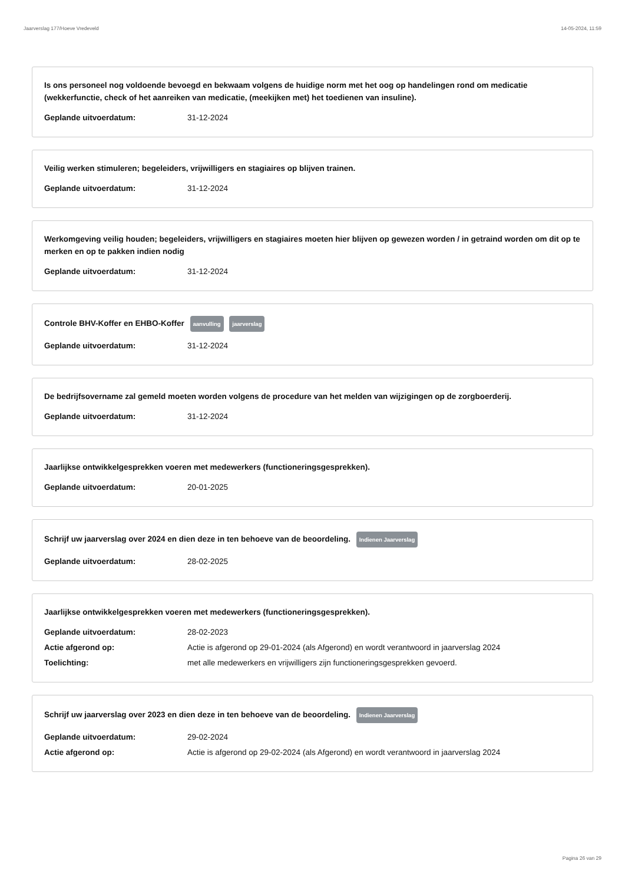Jaarverslag 177/Hoeve Vredeveld 14-05-2024, 11:59
Is ons personeel nog voldoende bevoegd en bekwaam volgens de huidige norm met het oog op handelingen rond om medicatie (wekkerfunctie, check of het aanreiken van medicatie, (meekijken met) het toedienen van insuline).
Geplande uitvoerdatum: 31-12-2024
Veilig werken stimuleren; begeleiders, vrijwilligers en stagiaires op blijven trainen.
Geplande uitvoerdatum: 31-12-2024
Werkomgeving veilig houden; begeleiders, vrijwilligers en stagiaires moeten hier blijven op gewezen worden / in getraind worden om dit op te merken en op te pakken indien nodig
Geplande uitvoerdatum: 31-12-2024
Controle BHV-Koffer en EHBO-Koffer aanvulling jaarverslag
Geplande uitvoerdatum: 31-12-2024
De bedrijfsovername zal gemeld moeten worden volgens de procedure van het melden van wijzigingen op de zorgboerderij.
Geplande uitvoerdatum: 31-12-2024
Jaarlijkse ontwikkelgesprekken voeren met medewerkers (functioneringsgesprekken).
Geplande uitvoerdatum: 20-01-2025
Schrijf uw jaarverslag over 2024 en dien deze in ten behoeve van de beoordeling. Indienen Jaarverslag
Geplande uitvoerdatum: 28-02-2025
Jaarlijkse ontwikkelgesprekken voeren met medewerkers (functioneringsgesprekken).
Geplande uitvoerdatum: 28-02-2023
Actie afgerond op: Actie is afgerond op 29-01-2024 (als Afgerond) en wordt verantwoord in jaarverslag 2024
Toelichting: met alle medewerkers en vrijwilligers zijn functioneringsgesprekken gevoerd.
Schrijf uw jaarverslag over 2023 en dien deze in ten behoeve van de beoordeling. Indienen Jaarverslag
Geplande uitvoerdatum: 29-02-2024
Actie afgerond op: Actie is afgerond op 29-02-2024 (als Afgerond) en wordt verantwoord in jaarverslag 2024
Pagina 26 van 29